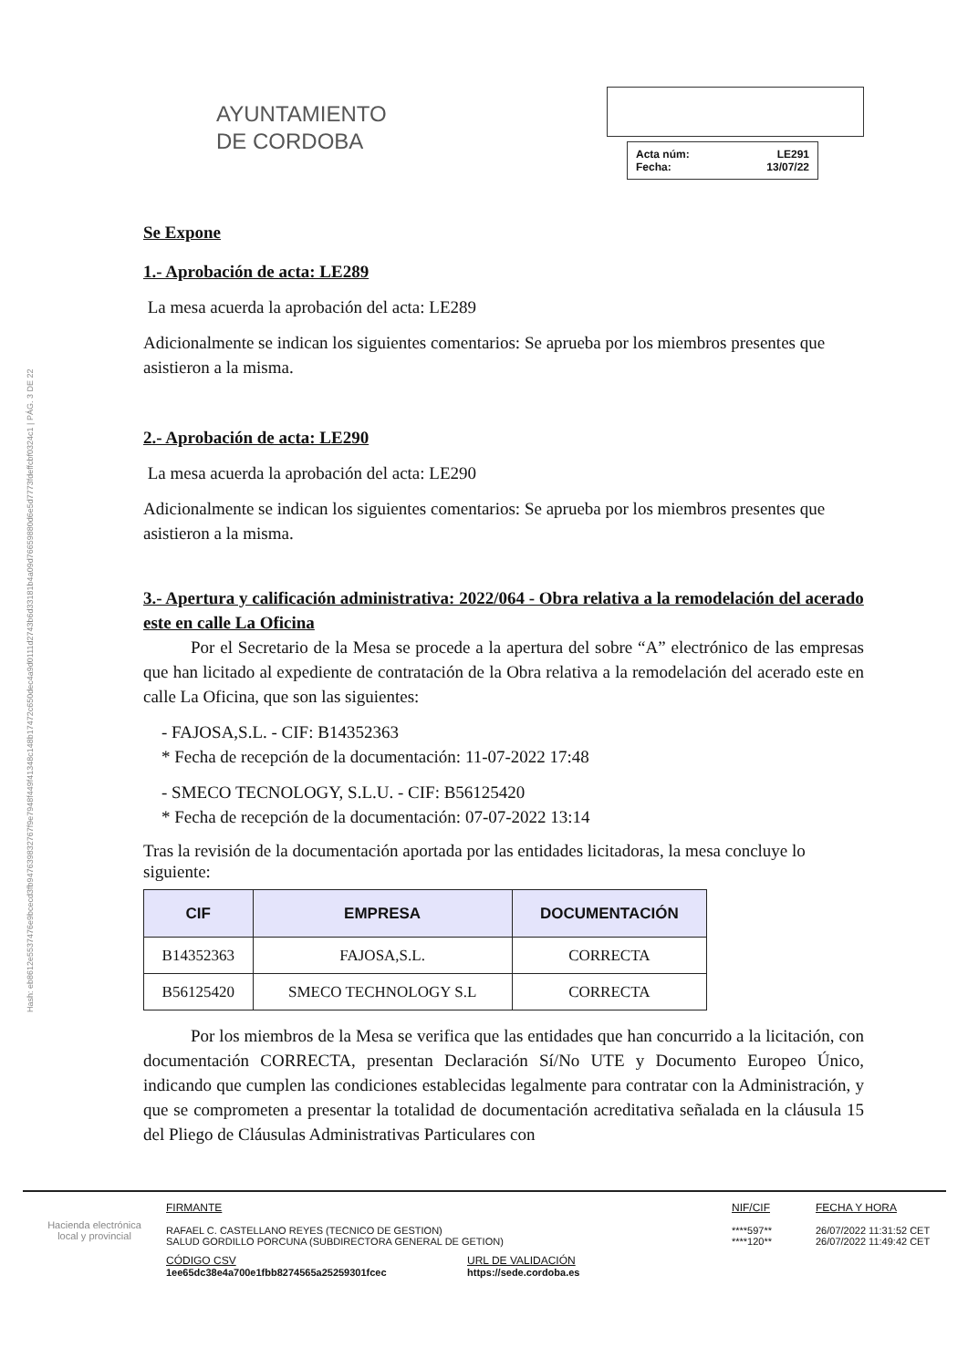Hash: eb8612e5537476e9bcecd3fb947639832767f9e7948f449f41348c148b17472c650dec4a9d0111d2743b6d33181b4a09d76659880d6e5d7773fdeffcbf0324c1 | PÁG. 3 DE 22
AYUNTAMIENTO
DE CORDOBA
Acta núm:
Fecha:
LE291
13/07/22
Se Expone
1.- Aprobación de acta: LE289
La mesa acuerda la aprobación del acta: LE289
Adicionalmente se indican los siguientes comentarios: Se aprueba por los miembros presentes que asistieron a la misma.
2.- Aprobación de acta: LE290
La mesa acuerda la aprobación del acta: LE290
Adicionalmente se indican los siguientes comentarios: Se aprueba por los miembros presentes que asistieron a la misma.
3.- Apertura y calificación administrativa: 2022/064 - Obra relativa a la remodelación del acerado este en calle La Oficina
Por el Secretario de la Mesa se procede a la apertura del sobre “A” electrónico de las empresas que han licitado al expediente de contratación de la Obra relativa a la remodelación del acerado este en calle La Oficina, que son las siguientes:
- FAJOSA,S.L. - CIF: B14352363
* Fecha de recepción de la documentación: 11-07-2022 17:48
- SMECO TECNOLOGY, S.L.U. - CIF: B56125420
* Fecha de recepción de la documentación: 07-07-2022 13:14
Tras la revisión de la documentación aportada por las entidades licitadoras, la mesa concluye lo siguiente:
| CIF | EMPRESA | DOCUMENTACIÓN |
| --- | --- | --- |
| B14352363 | FAJOSA,S.L. | CORRECTA |
| B56125420 | SMECO TECHNOLOGY S.L | CORRECTA |
Por los miembros de la Mesa se verifica que las entidades que han concurrido a la licitación, con documentación CORRECTA, presentan Declaración Sí/No UTE y Documento Europeo Único, indicando que cumplen las condiciones establecidas legalmente para contratar con la Administración, y que se comprometen a presentar la totalidad de documentación acreditativa señalada en la cláusula 15 del Pliego de Cláusulas Administrativas Particulares con
Hacienda electrónica
local y provincial
FIRMANTE
RAFAEL C. CASTELLANO REYES (TECNICO DE GESTION)
SALUD GORDILLO PORCUNA (SUBDIRECTORA GENERAL DE GETION)
NIF/CIF
****597**
****120**
FECHA Y HORA
26/07/2022 11:31:52 CET
26/07/2022 11:49:42 CET
CÓDIGO CSV
1ee65dc38e4a700e1fbb8274565a25259301fcec
URL DE VALIDACIÓN
https://sede.cordoba.es